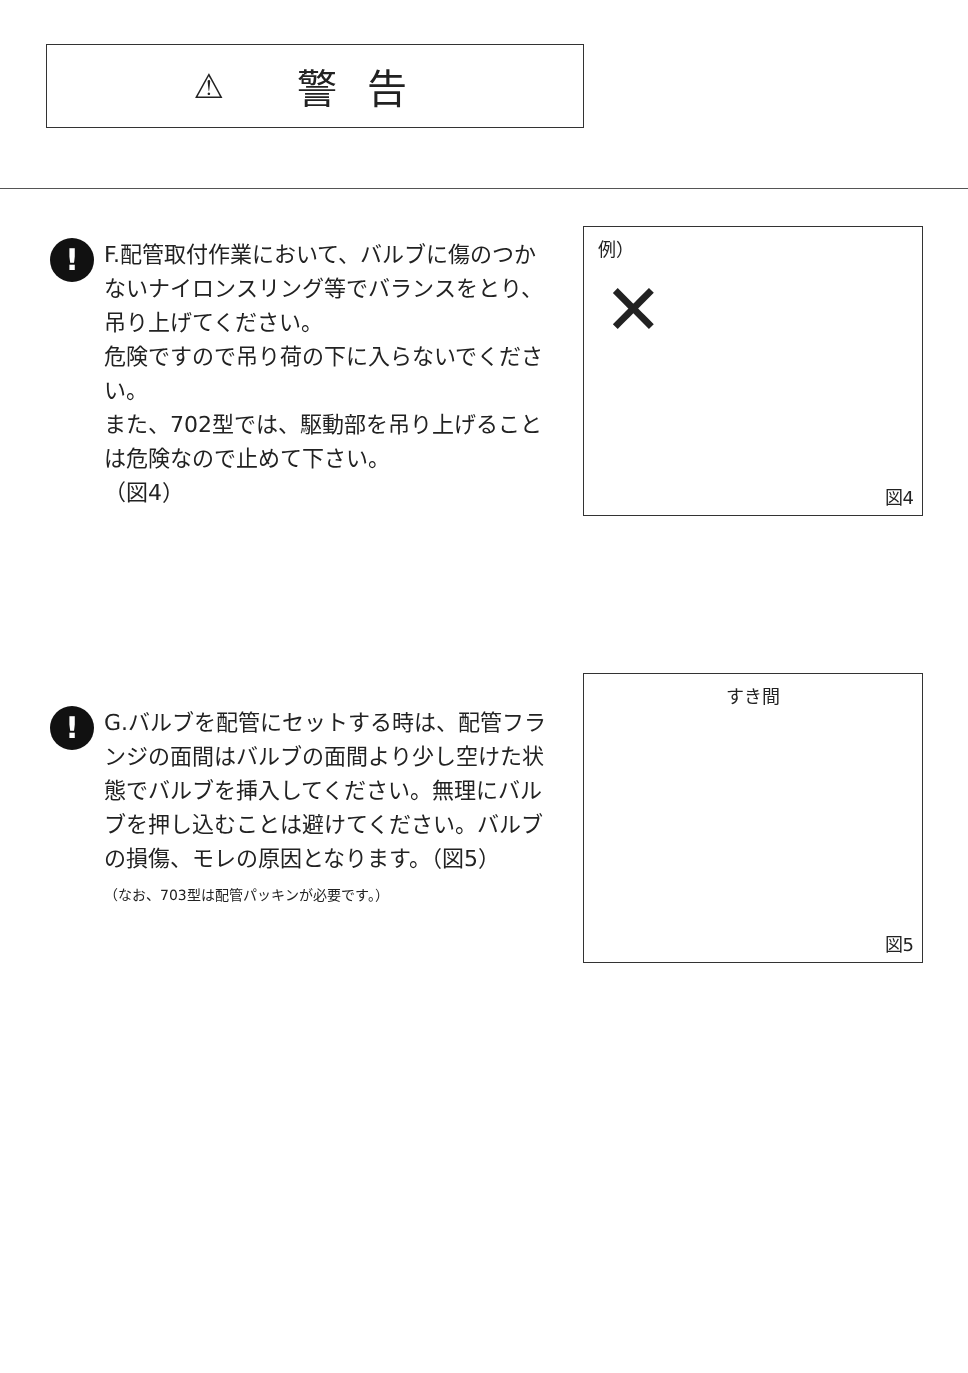⚠ 警告
!
F.配管取付作業において、バルブに傷のつかないナイロンスリング等でバランスをとり、吊り上げてください。
危険ですので吊り荷の下に入らないでください。
また、702型では、駆動部を吊り上げることは危険なので止めて下さい。
（図4）
例）
✕
図4
!
G.バルブを配管にセットする時は、配管フランジの面間はバルブの面間より少し空けた状態でバルブを挿入してください。無理にバルブを押し込むことは避けてください。バルブの損傷、モレの原因となります。（図5）
（なお、703型は配管パッキンが必要です。）
すき間
図5